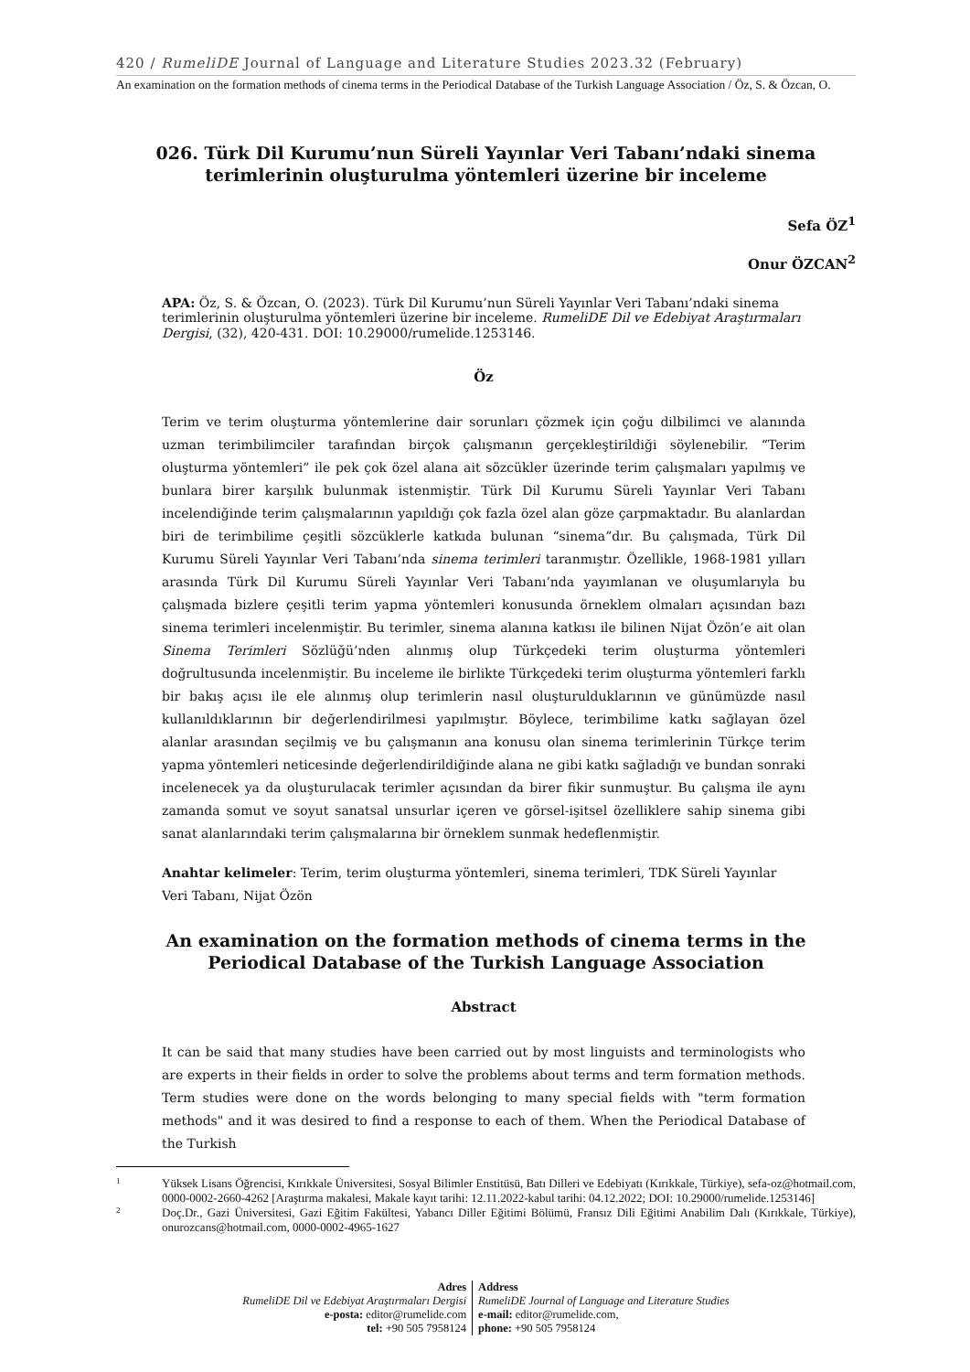420 / RumeliDE Journal of Language and Literature Studies 2023.32 (February)
An examination on the formation methods of cinema terms in the Periodical Database of the Turkish Language Association / Öz, S. & Özcan, O.
026. Türk Dil Kurumu’nun Süreli Yayınlar Veri Tabanı’ndaki sinema terimlerinin oluşturulma yöntemleri üzerine bir inceleme
Sefa ÖZ<sup>1</sup>
Onur ÖZCAN<sup>2</sup>
APA: Öz, S. & Özcan, O. (2023). Türk Dil Kurumu’nun Süreli Yayınlar Veri Tabanı’ndaki sinema terimlerinin oluşturulma yöntemleri üzerine bir inceleme. RumeliDE Dil ve Edebiyat Araştırmaları Dergisi, (32), 420-431. DOI: 10.29000/rumelide.1253146.
Öz
Terim ve terim oluşturma yöntemlerine dair sorunları çözmek için çoğu dilbilimci ve alanında uzman terimbilimciler tarafından birçok çalışmanın gerçekleştirildiği söylenebilir. “Terim oluşturma yöntemleri” ile pek çok özel alana ait sözcükler üzerinde terim çalışmaları yapılmış ve bunlara birer karşılık bulunmak istenmiştir. Türk Dil Kurumu Süreli Yayınlar Veri Tabanı incelendiğinde terim çalışmalarının yapıldığı çok fazla özel alan göze çarpmaktadır. Bu alanlardan biri de terimbilime çeşitli sözcüklerle katkıda bulunan “sinema”dır. Bu çalışmada, Türk Dil Kurumu Süreli Yayınlar Veri Tabanı’nda sinema terimleri taranmıştır. Özellikle, 1968-1981 yılları arasında Türk Dil Kurumu Süreli Yayınlar Veri Tabanı’nda yayımlanan ve oluşumlarıyla bu çalışmada bizlere çeşitli terim yapma yöntemleri konusunda örneklem olmaları açısından bazı sinema terimleri incelenmiştir. Bu terimler, sinema alanına katkısı ile bilinen Nijat Özön’e ait olan Sinema Terimleri Sözlüğü’nden alınmış olup Türkçedeki terim oluşturma yöntemleri doğrultusunda incelenmiştir. Bu inceleme ile birlikte Türkçedeki terim oluşturma yöntemleri farklı bir bakış açısı ile ele alınmış olup terimlerin nasıl oluşturulduklarının ve günümüzde nasıl kullanıldıklarının bir değerlendirilmesi yapılmıştır. Böylece, terimbilime katkı sağlayan özel alanlar arasından seçilmiş ve bu çalışmanın ana konusu olan sinema terimlerinin Türkçe terim yapma yöntemleri neticesinde değerlendirildiğinde alana ne gibi katkı sağladığı ve bundan sonraki incelenecek ya da oluşturulacak terimler açısından da birer fikir sunmuştur. Bu çalışma ile aynı zamanda somut ve soyut sanatsal unsurlar içeren ve görsel-işitsel özelliklere sahip sinema gibi sanat alanlarındaki terim çalışmalarına bir örneklem sunmak hedeflenmiştir.
Anahtar kelimeler: Terim, terim oluşturma yöntemleri, sinema terimleri, TDK Süreli Yayınlar Veri Tabanı, Nijat Özön
An examination on the formation methods of cinema terms in the Periodical Database of the Turkish Language Association
Abstract
It can be said that many studies have been carried out by most linguists and terminologists who are experts in their fields in order to solve the problems about terms and term formation methods. Term studies were done on the words belonging to many special fields with "term formation methods" and it was desired to find a response to each of them. When the Periodical Database of the Turkish
1 Yüksek Lisans Öğrencisi, Kırıkkale Üniversitesi, Sosyal Bilimler Enstitüsü, Batı Dilleri ve Edebiyatı (Kırıkkale, Türkiye), sefa-oz@hotmail.com, 0000-0002-2660-4262 [Araştırma makalesi, Makale kayıt tarihi: 12.11.2022-kabul tarihi: 04.12.2022; DOI: 10.29000/rumelide.1253146]
2 Doç.Dr., Gazi Üniversitesi, Gazi Eğitim Fakültesi, Yabancı Diller Eğitimi Bölümü, Fransız Dili Eğitimi Anabilim Dalı (Kırıkkale, Türkiye), onurozcans@hotmail.com, 0000-0002-4965-1627
Adres
RumeliDE Dil ve Edebiyat Araştırmaları Dergisi
e-posta: editor@rumelide.com
tel: +90 505 7958124
Address
RumeliDE Journal of Language and Literature Studies
e-mail: editor@rumelide.com,
phone: +90 505 7958124